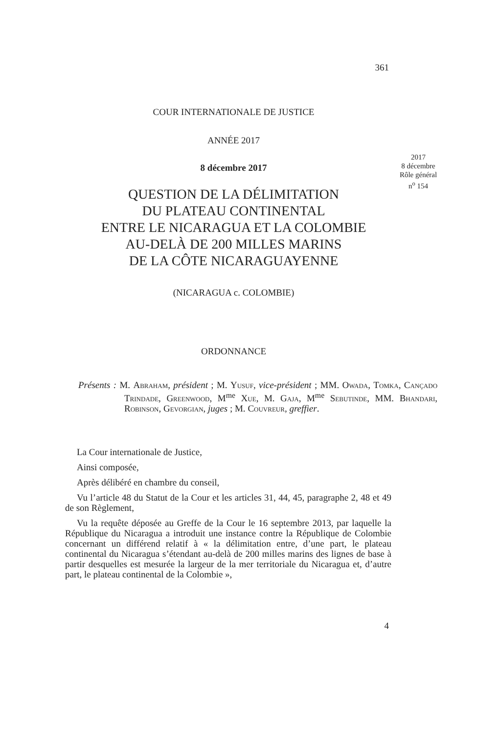361
COUR INTERNATIONALE DE JUSTICE
ANNÉE 2017
2017
8 décembre
Rôle général
n<sup>o</sup> 154
8 décembre 2017
QUESTION DE LA DÉLIMITATION
DU PLATEAU CONTINENTAL
ENTRE LE NICARAGUA ET LA COLOMBIE
AU-DELÀ DE 200 MILLES MARINS
DE LA CÔTE NICARAGUAYENNE
(NICARAGUA c. COLOMBIE)
ORDONNANCE
Présents : M. Abraham, président ; M. Yusuf, vice-président ; MM. Owada, Tomka, Cançado Trindade, Greenwood, M<sup>me</sup> Xue, M. Gaja, M<sup>me</sup> Sebutinde, MM. Bhandari, Robinson, Gevorgian, juges ; M. Couvreur, greffier.
La Cour internationale de Justice,
Ainsi composée,
Après délibéré en chambre du conseil,
Vu l’article 48 du Statut de la Cour et les articles 31, 44, 45, paragraphe 2, 48 et 49 de son Règlement,
Vu la requête déposée au Greffe de la Cour le 16 septembre 2013, par laquelle la République du Nicaragua a introduit une instance contre la République de Colombie concernant un différend relatif à « la délimitation entre, d’une part, le plateau continental du Nicaragua s’étendant au-delà de 200 milles marins des lignes de base à partir desquelles est mesurée la largeur de la mer territoriale du Nicaragua et, d’autre part, le plateau continental de la Colombie »,
4